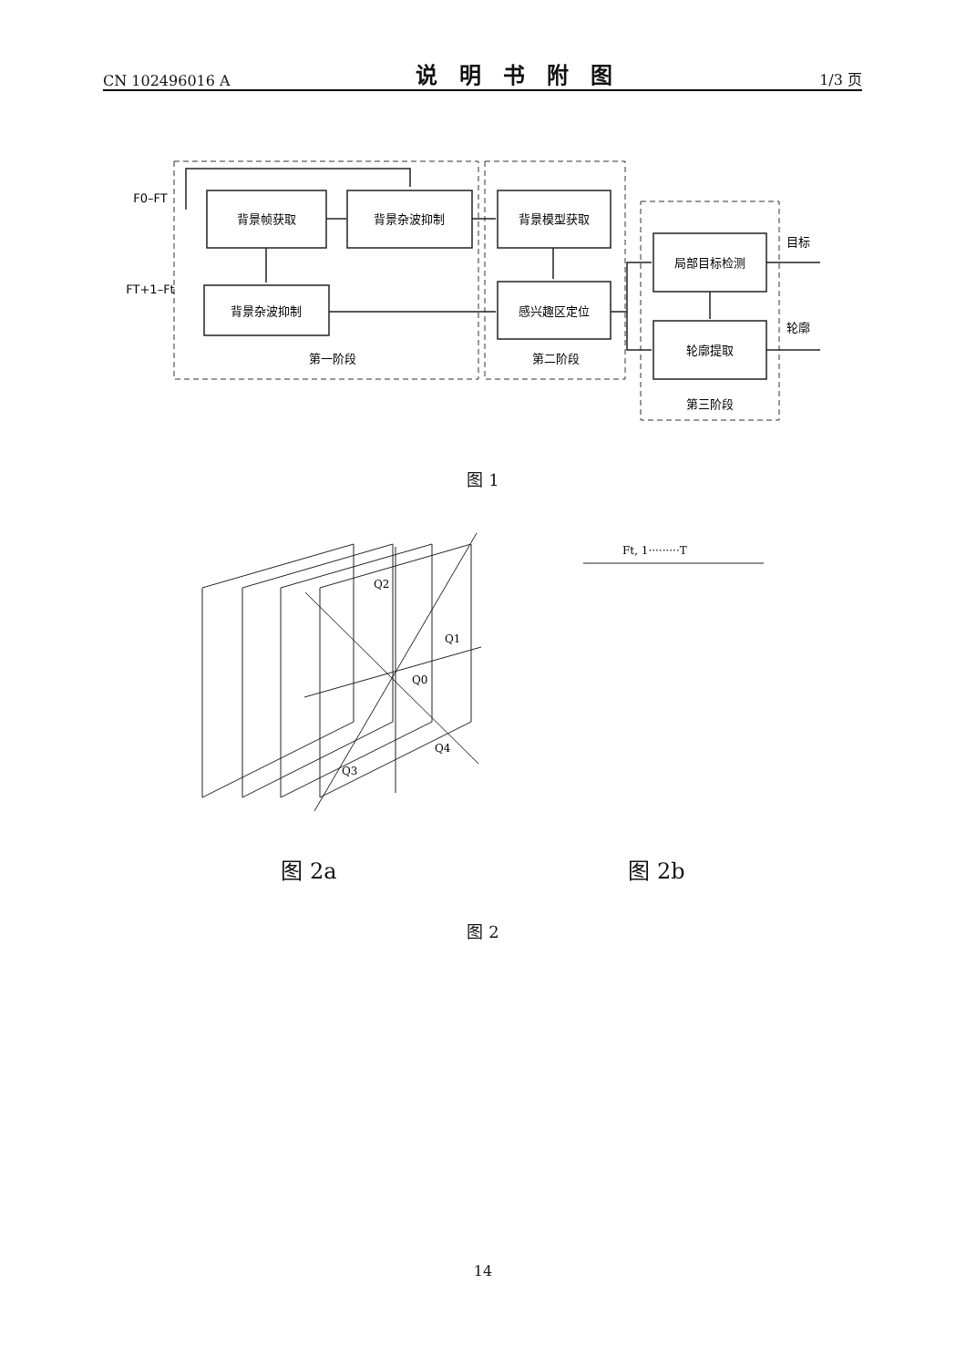CN 102496016 A 说明书附图 1/3 页
背景帧获取
背景杂波抑制
背景模型获取
背景杂波抑制
感兴趣区定位
局部目标检测
轮廓提取
第一阶段
第二阶段
第三阶段
F0–FT
FT+1–Ft
目标
轮廓
图 1
Q2
Q1
Q0
Q4
Q3
Ft, 1·········T
图 2a 图 2b
图 2
14